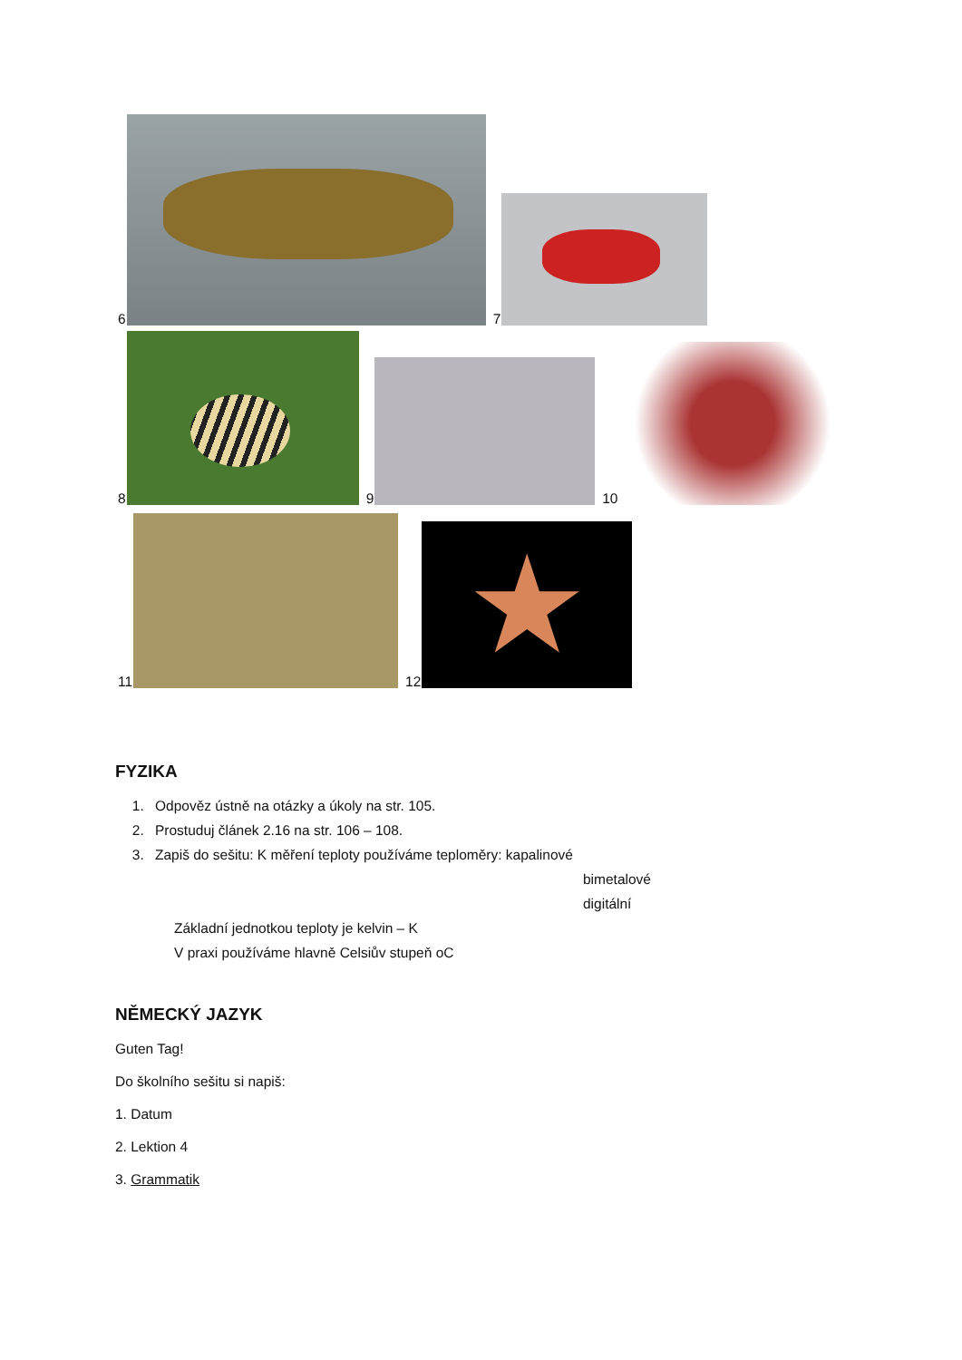6
7
8
9
10
11
12
★
FYZIKA
1. Odpověz ústně na otázky a úkoly na str. 105.
2. Prostuduj článek 2.16 na str. 106 – 108.
3. Zapiš do sešitu: K měření teploty používáme teploměry: kapalinové
bimetalové
digitální
Základní jednotkou teploty je kelvin – K
V praxi používáme hlavně Celsiův stupeň oC
NĚMECKÝ JAZYK
Guten Tag!
Do školního sešitu si napiš:
1. Datum
2. Lektion 4
3. Grammatik